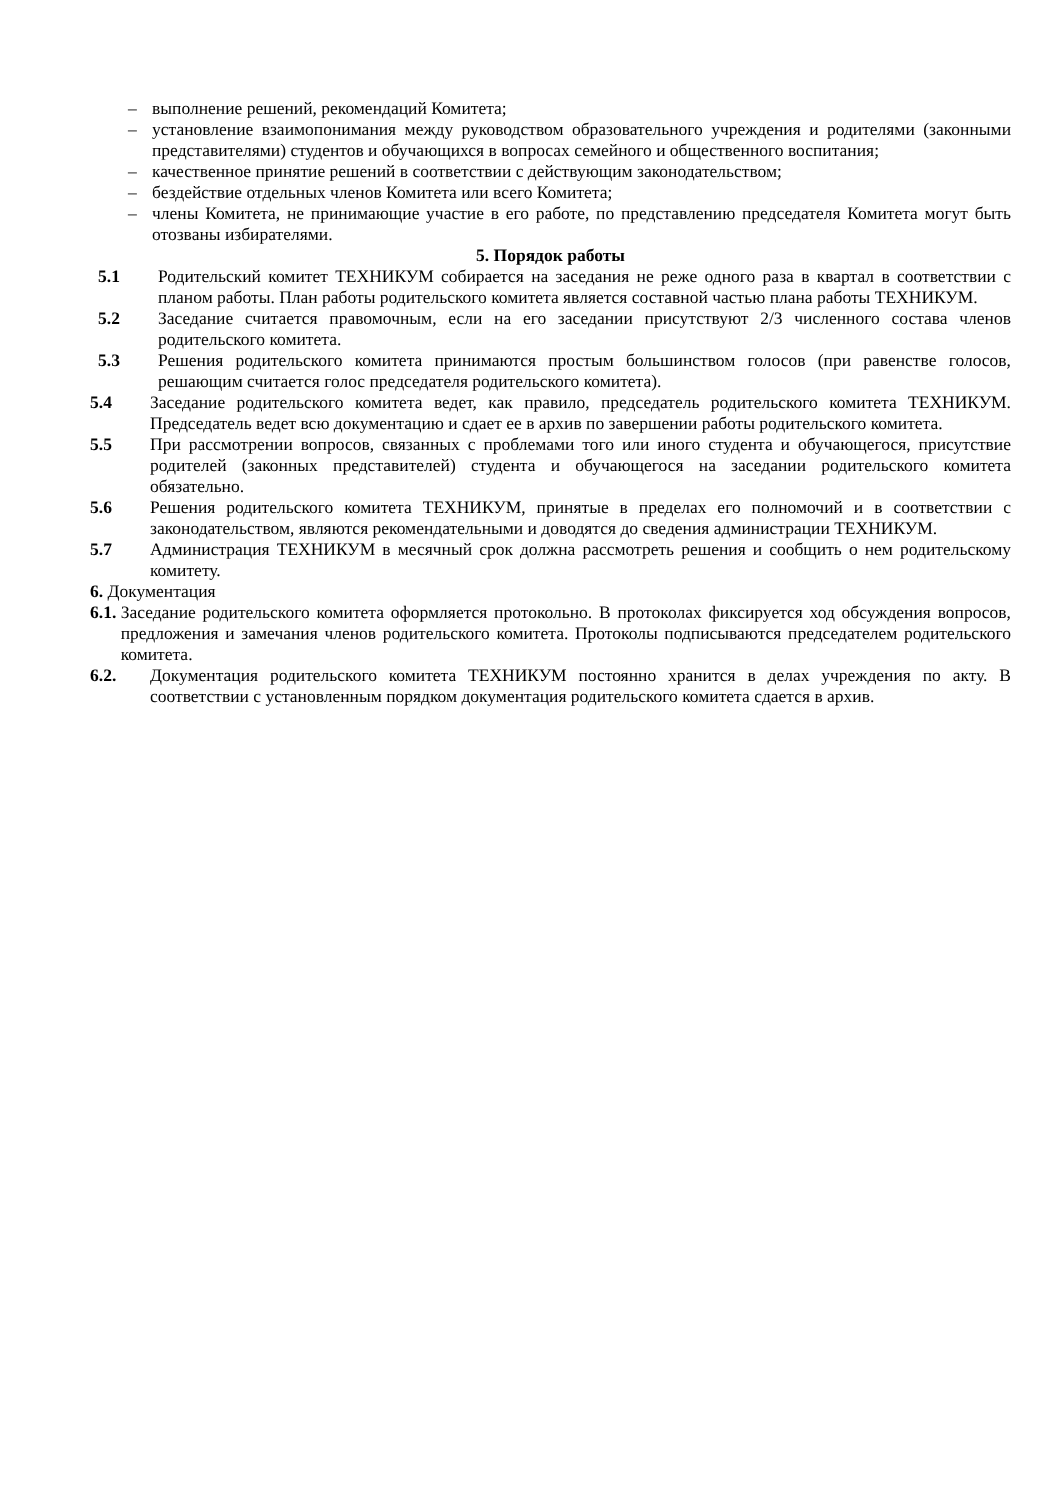– выполнение решений, рекомендаций Комитета;
– установление взаимопонимания между руководством образовательного учреждения и родителями (законными представителями) студентов и обучающихся в вопросах семейного и общественного воспитания;
– качественное принятие решений в соответствии с действующим законодательством;
– бездействие отдельных членов Комитета или всего Комитета;
– члены Комитета, не принимающие участие в его работе, по представлению председателя Комитета могут быть отозваны избирателями.
5. Порядок работы
5.1 Родительский комитет ТЕХНИКУМ собирается на заседания не реже одного раза в квартал в соответствии с планом работы. План работы родительского комитета является составной частью плана работы ТЕХНИКУМ.
5.2 Заседание считается правомочным, если на его заседании присутствуют 2/3 численного состава членов родительского комитета.
5.3 Решения родительского комитета принимаются простым большинством голосов (при равенстве голосов, решающим считается голос председателя родительского комитета).
5.4 Заседание родительского комитета ведет, как правило, председатель родительского комитета ТЕХНИКУМ. Председатель ведет всю документацию и сдает ее в архив по завершении работы родительского комитета.
5.5 При рассмотрении вопросов, связанных с проблемами того или иного студента и обучающегося, присутствие родителей (законных представителей) студента и обучающегося на заседании родительского комитета обязательно.
5.6 Решения родительского комитета ТЕХНИКУМ, принятые в пределах его полномочий и в соответствии с законодательством, являются рекомендательными и доводятся до сведения администрации ТЕХНИКУМ.
5.7 Администрация ТЕХНИКУМ в месячный срок должна рассмотреть решения и сообщить о нем родительскому комитету.
6. Документация
6.1. Заседание родительского комитета оформляется протокольно. В протоколах фиксируется ход обсуждения вопросов, предложения и замечания членов родительского комитета. Протоколы подписываются председателем родительского комитета.
6.2. Документация родительского комитета ТЕХНИКУМ постоянно хранится в делах учреждения по акту. В соответствии с установленным порядком документация родительского комитета сдается в архив.